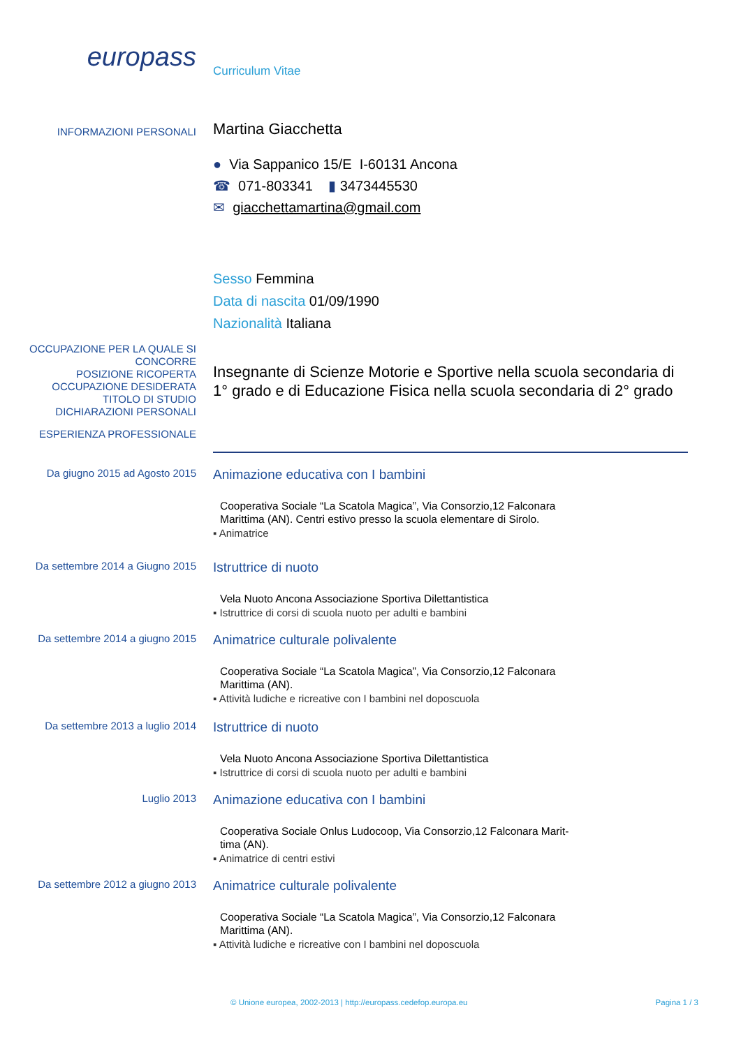europass
Curriculum Vitae
INFORMAZIONI PERSONALI
Martina Giacchetta
● Via Sappanico 15/E I-60131 Ancona
☎ 071-803341 ▮ 3473445530
✉ giacchettamartina@gmail.com
Sesso Femmina
Data di nascita 01/09/1990
Nazionalità Italiana
OCCUPAZIONE PER LA QUALE SI CONCORRE
POSIZIONE RICOPERTA
OCCUPAZIONE DESIDERATA
TITOLO DI STUDIO
DICHIARAZIONI PERSONALI
Insegnante di Scienze Motorie e Sportive nella scuola secondaria di 1° grado e di Educazione Fisica nella scuola secondaria di 2° grado
ESPERIENZA PROFESSIONALE
Da giugno 2015 ad Agosto 2015
Animazione educativa con I bambini
Cooperativa Sociale “La Scatola Magica”, Via Consorzio,12 Falconara
Marittima (AN). Centri estivo presso la scuola elementare di Sirolo.
▪ Animatrice
Da settembre 2014 a Giugno 2015
Istruttrice di nuoto
Vela Nuoto Ancona Associazione Sportiva Dilettantistica
▪ Istruttrice di corsi di scuola nuoto per adulti e bambini
Da settembre 2014 a giugno 2015
Animatrice culturale polivalente
Cooperativa Sociale “La Scatola Magica”, Via Consorzio,12 Falconara
Marittima (AN).
▪ Attività ludiche e ricreative con I bambini nel doposcuola
Da settembre 2013 a luglio 2014
Istruttrice di nuoto
Vela Nuoto Ancona Associazione Sportiva Dilettantistica
▪ Istruttrice di corsi di scuola nuoto per adulti e bambini
Luglio 2013
Animazione educativa con I bambini
Cooperativa Sociale Onlus Ludocoop, Via Consorzio,12 Falconara Marit-
tima (AN).
▪ Animatrice di centri estivi
Da settembre 2012 a giugno 2013
Animatrice culturale polivalente
Cooperativa Sociale “La Scatola Magica”, Via Consorzio,12 Falconara
Marittima (AN).
▪ Attività ludiche e ricreative con I bambini nel doposcuola
© Unione europea, 2002-2013 | http://europass.cedefop.europa.eu Pagina 1 / 3